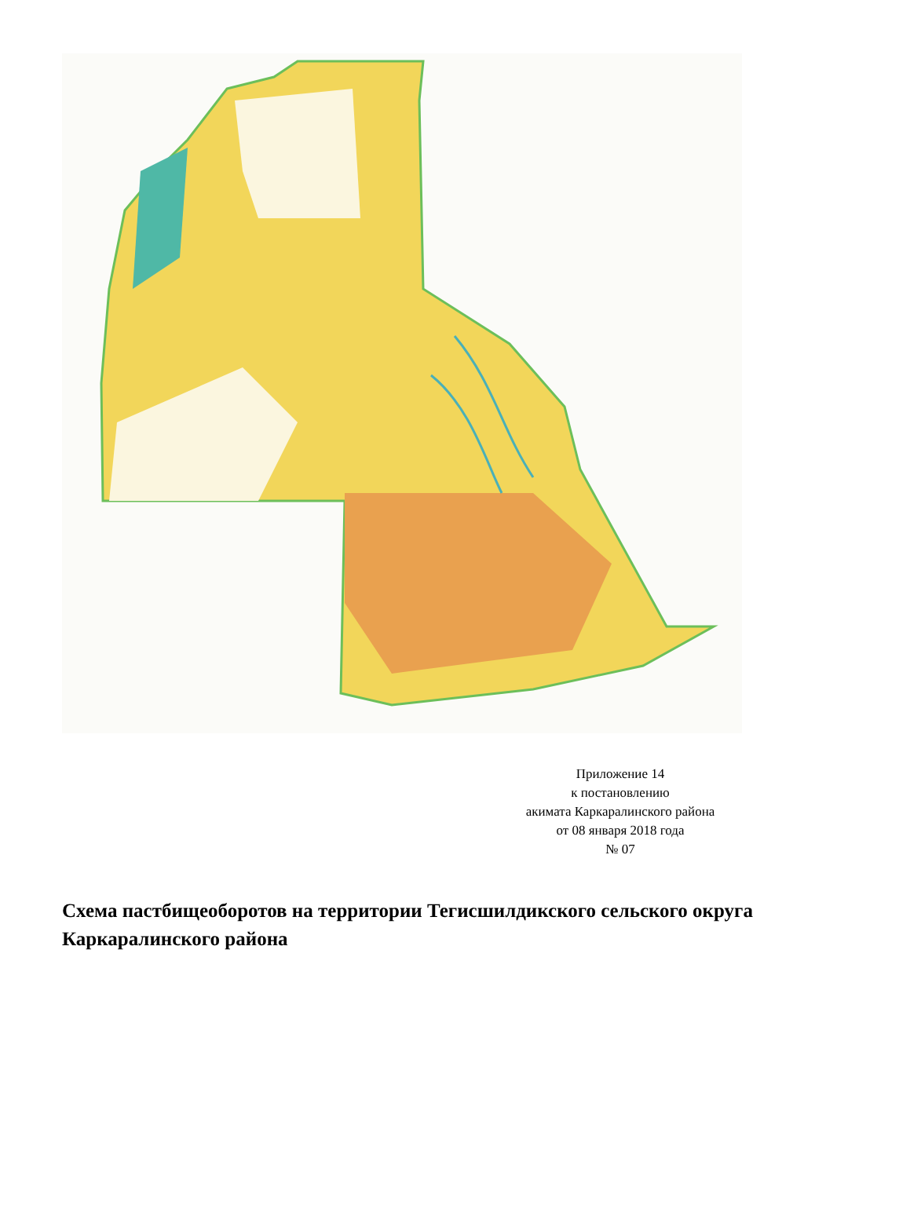Приложение 14
к постановлению
акимата Каркаралинского района
от 08 января 2018 года
№ 07
Схема пастбищеоборотов на территории Тегисшилдикского сельского округа Каркаралинского района